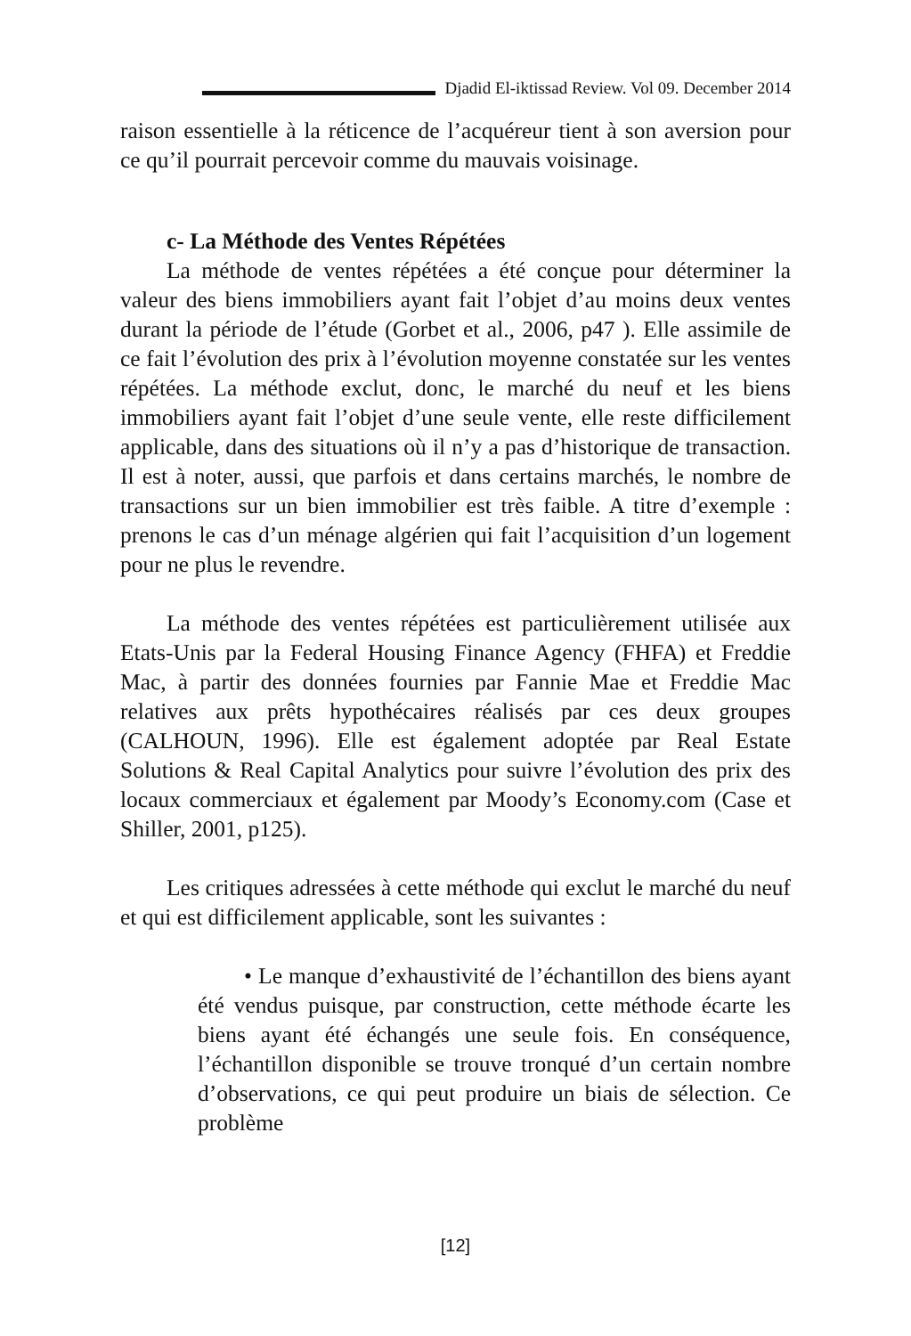Djadid El-iktissad Review. Vol 09. December 2014
raison essentielle à la réticence de l’acquéreur tient à son aversion pour ce qu’il pourrait percevoir comme du mauvais voisinage.
c- La Méthode des Ventes Répétées
La méthode de ventes répétées a été conçue pour déterminer la valeur des biens immobiliers ayant fait l’objet d’au moins deux ventes durant la période de l’étude (Gorbet et al., 2006, p47 ). Elle assimile de ce fait l’évolution des prix à l’évolution moyenne constatée sur les ventes répétées. La méthode exclut, donc, le marché du neuf et les biens immobiliers ayant fait l’objet d’une seule vente, elle reste difficilement applicable, dans des situations où il n’y a pas d’historique de transaction. Il est à noter, aussi, que parfois et dans certains marchés, le nombre de transactions sur un bien immobilier est très faible. A titre d’exemple : prenons le cas d’un ménage algérien qui fait l’acquisition d’un logement pour ne plus le revendre.
La méthode des ventes répétées est particulièrement utilisée aux Etats-Unis par la Federal Housing Finance Agency (FHFA) et Freddie Mac, à partir des données fournies par Fannie Mae et Freddie Mac relatives aux prêts hypothécaires réalisés par ces deux groupes (CALHOUN, 1996). Elle est également adoptée par Real Estate Solutions & Real Capital Analytics pour suivre l’évolution des prix des locaux commerciaux et également par Moody’s Economy.com (Case et Shiller, 2001, p125).
Les critiques adressées à cette méthode qui exclut le marché du neuf et qui est difficilement applicable, sont les suivantes :
• Le manque d’exhaustivité de l’échantillon des biens ayant été vendus puisque, par construction, cette méthode écarte les biens ayant été échangés une seule fois. En conséquence, l’échantillon disponible se trouve tronqué d’un certain nombre d’observations, ce qui peut produire un biais de sélection. Ce problème
[12]